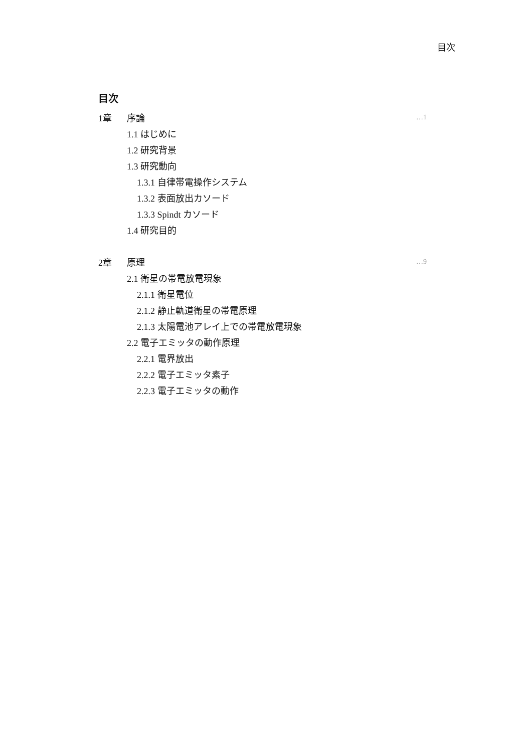目次
目次
1章 序論 …1
1.1 はじめに
1.2 研究背景
1.3 研究動向
1.3.1 自律帯電操作システム
1.3.2 表面放出カソード
1.3.3 Spindt カソード
1.4 研究目的
2章 原理 …9
2.1 衛星の帯電放電現象
2.1.1 衛星電位
2.1.2 静止軌道衛星の帯電原理
2.1.3 太陽電池アレイ上での帯電放電現象
2.2 電子エミッタの動作原理
2.2.1 電界放出
2.2.2 電子エミッタ素子
2.2.3 電子エミッタの動作